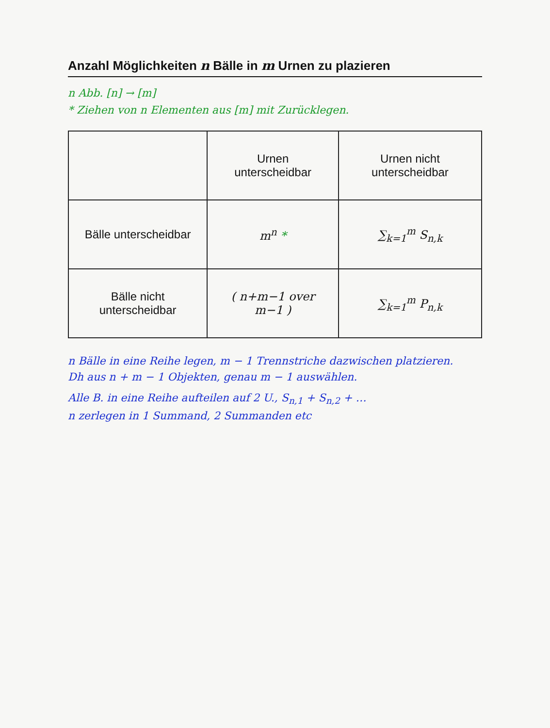Anzahl Möglichkeiten n Bälle in m Urnen zu plazieren
n Abb. [n] → [m]
* Ziehen von n Elementen aus [m] mit Zurücklegen.
| | Urnen unterscheidbar | Urnen nicht unterscheidbar |
| --- | --- | --- |
| Bälle unterscheidbar | m<sup>n</sup> * | ∑<sub>k=1</sub><sup>m</sup> S<sub>n,k</sub> |
| Bälle nicht unterscheidbar | ( n+m−1 over m−1 ) | ∑<sub>k=1</sub><sup>m</sup> P<sub>n,k</sub> |
n Bälle in eine Reihe legen, m − 1 Trennstriche dazwischen platzieren.
Dh aus n + m − 1 Objekten, genau m − 1 auswählen.
Alle B. in eine Reihe aufteilen auf 2 U., S<sub>n,1</sub> + S<sub>n,2</sub> + …
n zerlegen in 1 Summand, 2 Summanden etc